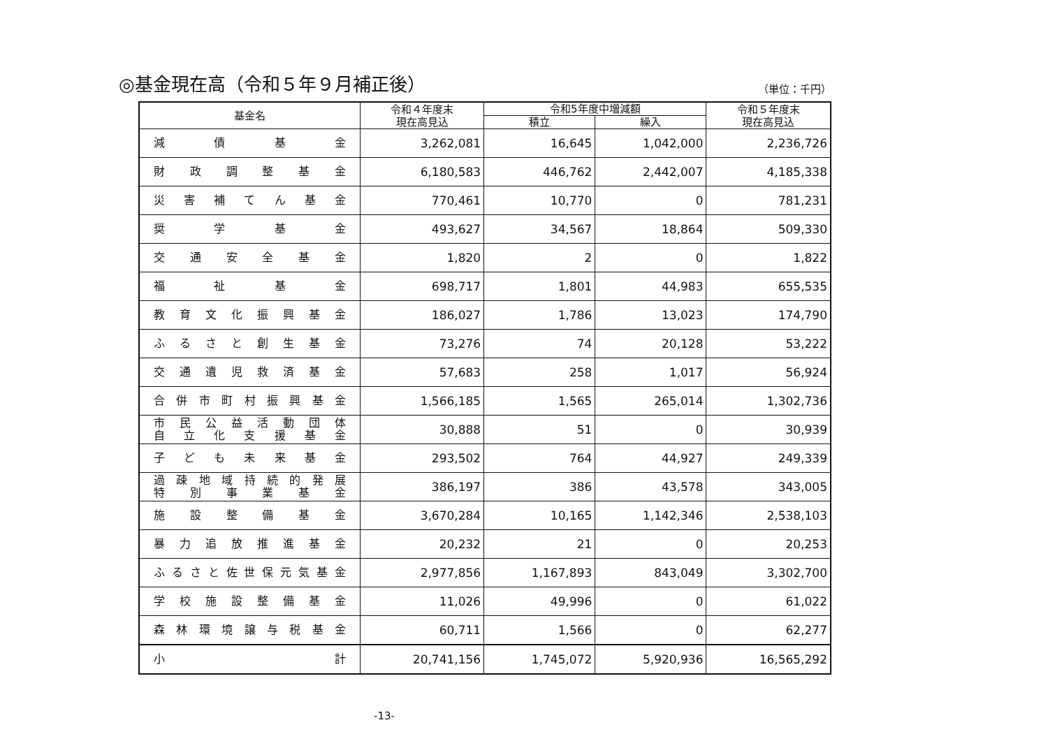◎基金現在高（令和５年９月補正後）
（単位：千円）
| 基金名 | 令和４年度末 現在高見込 | 令和5年度中増減額 | | 令和５年度末 現在高見込 |
| --- | --- | --- | --- | --- |
| | | 積立 | 繰入 | |
| 減債基金 | 3,262,081 | 16,645 | 1,042,000 | 2,236,726 |
| 財政調整基金 | 6,180,583 | 446,762 | 2,442,007 | 4,185,338 |
| 災害補てん基金 | 770,461 | 10,770 | 0 | 781,231 |
| 奨学基金 | 493,627 | 34,567 | 18,864 | 509,330 |
| 交通安全基金 | 1,820 | 2 | 0 | 1,822 |
| 福祉基金 | 698,717 | 1,801 | 44,983 | 655,535 |
| 教育文化振興基金 | 186,027 | 1,786 | 13,023 | 174,790 |
| ふるさと創生基金 | 73,276 | 74 | 20,128 | 53,222 |
| 交通遺児救済基金 | 57,683 | 258 | 1,017 | 56,924 |
| 合併市町村振興基金 | 1,566,185 | 1,565 | 265,014 | 1,302,736 |
| 市民公益活動団体 自立化支援基金 | 30,888 | 51 | 0 | 30,939 |
| 子ども未来基金 | 293,502 | 764 | 44,927 | 249,339 |
| 過疎地域持続的発展 特別事業基金 | 386,197 | 386 | 43,578 | 343,005 |
| 施設整備基金 | 3,670,284 | 10,165 | 1,142,346 | 2,538,103 |
| 暴力追放推進基金 | 20,232 | 21 | 0 | 20,253 |
| ふるさと佐世保元気基金 | 2,977,856 | 1,167,893 | 843,049 | 3,302,700 |
| 学校施設整備基金 | 11,026 | 49,996 | 0 | 61,022 |
| 森林環境譲与税基金 | 60,711 | 1,566 | 0 | 62,277 |
| 小 計 | 20,741,156 | 1,745,072 | 5,920,936 | 16,565,292 |
-13-